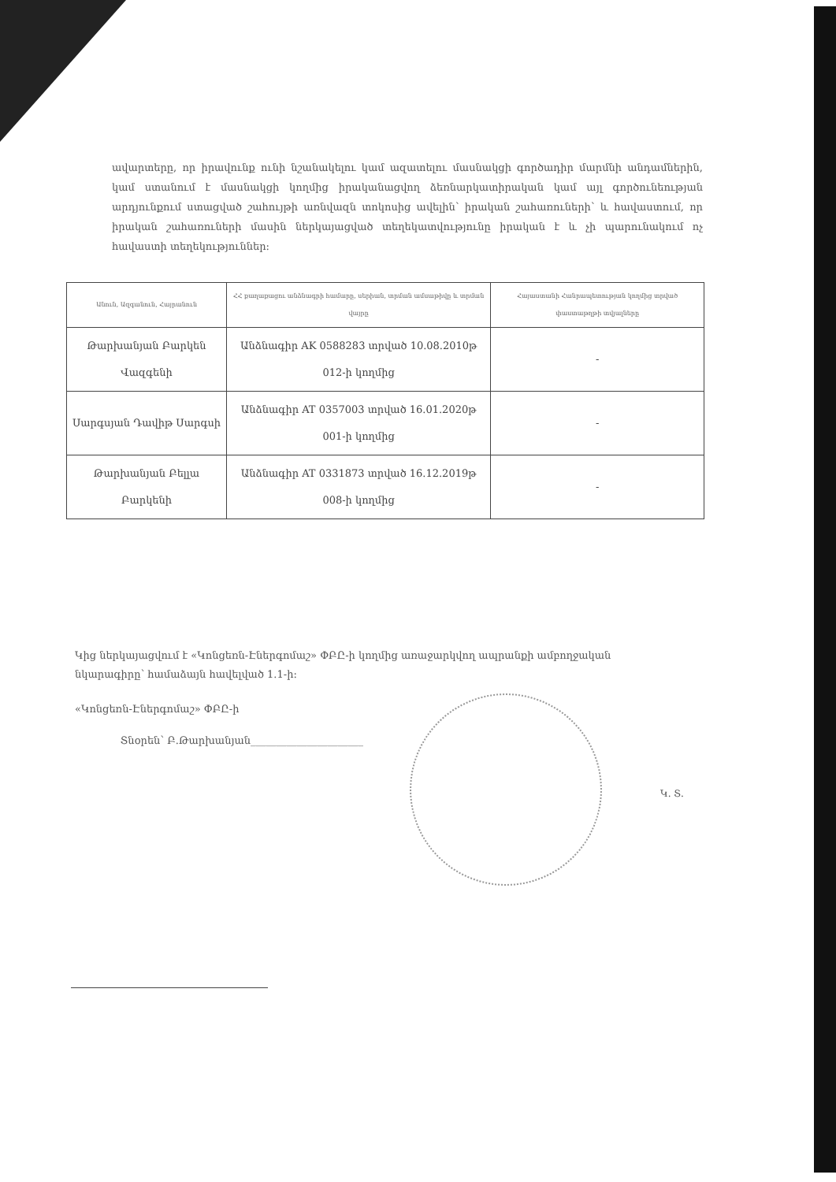ավարտերը, որ իրավունք ունի նշանակելու կամ ազատելու մասնակցի գործադիր մարմնի անդամներին, կամ ստանում է մասնակցի կողմից իրականացվող ձեռնարկատիրական կամ այլ գործունեության արդյունքում ստացված շահույթի առնվազն տոկոսից ավելին՝ իրական շահառուների՝ և հավաստում, որ իրական շահառուների մասին ներկայացված տեղեկատվությունը իրական է և չի պարունակում ոչ հավաստի տեղեկություններ:
| Անուն, Ազգանուն, Հայրանուն | ՀՀ քաղաքացու անձնագրի համարը, սերիան, տրման ամսաթիվը և տրման վայրը | Հայաստանի Հանրապետության կողմից տրված փաստաթղթի տվյալները |
| --- | --- | --- |
| Թարխանյան Բարկեն Վազգենի | Անձնագիր AK 0588283 տրված 10.08.2010թ 012-ի կողմից | - |
| Սարգսյան Դավիթ Սարգսի | Անձնագիր AT 0357003 տրված 16.01.2020թ 001-ի կողմից | - |
| Թարխանյան Բելլա Բարկենի | Անձնագիր AT 0331873 տրված 16.12.2019թ 008-ի կողմից | - |
Կից ներկայացվում է «Կոնցեռն-Էներգոմաշ» ՓԲԸ-ի կողմից առաջարկվող ապրանքի ամբողջական նկարագիրը՝ համաձայն հավելված 1.1-ի:
«Կոնցեռն-Էներգոմաշ» ՓԲԸ-ի
Տնօրեն՝ Բ.Թարխանյան______________________
Կ. Տ.